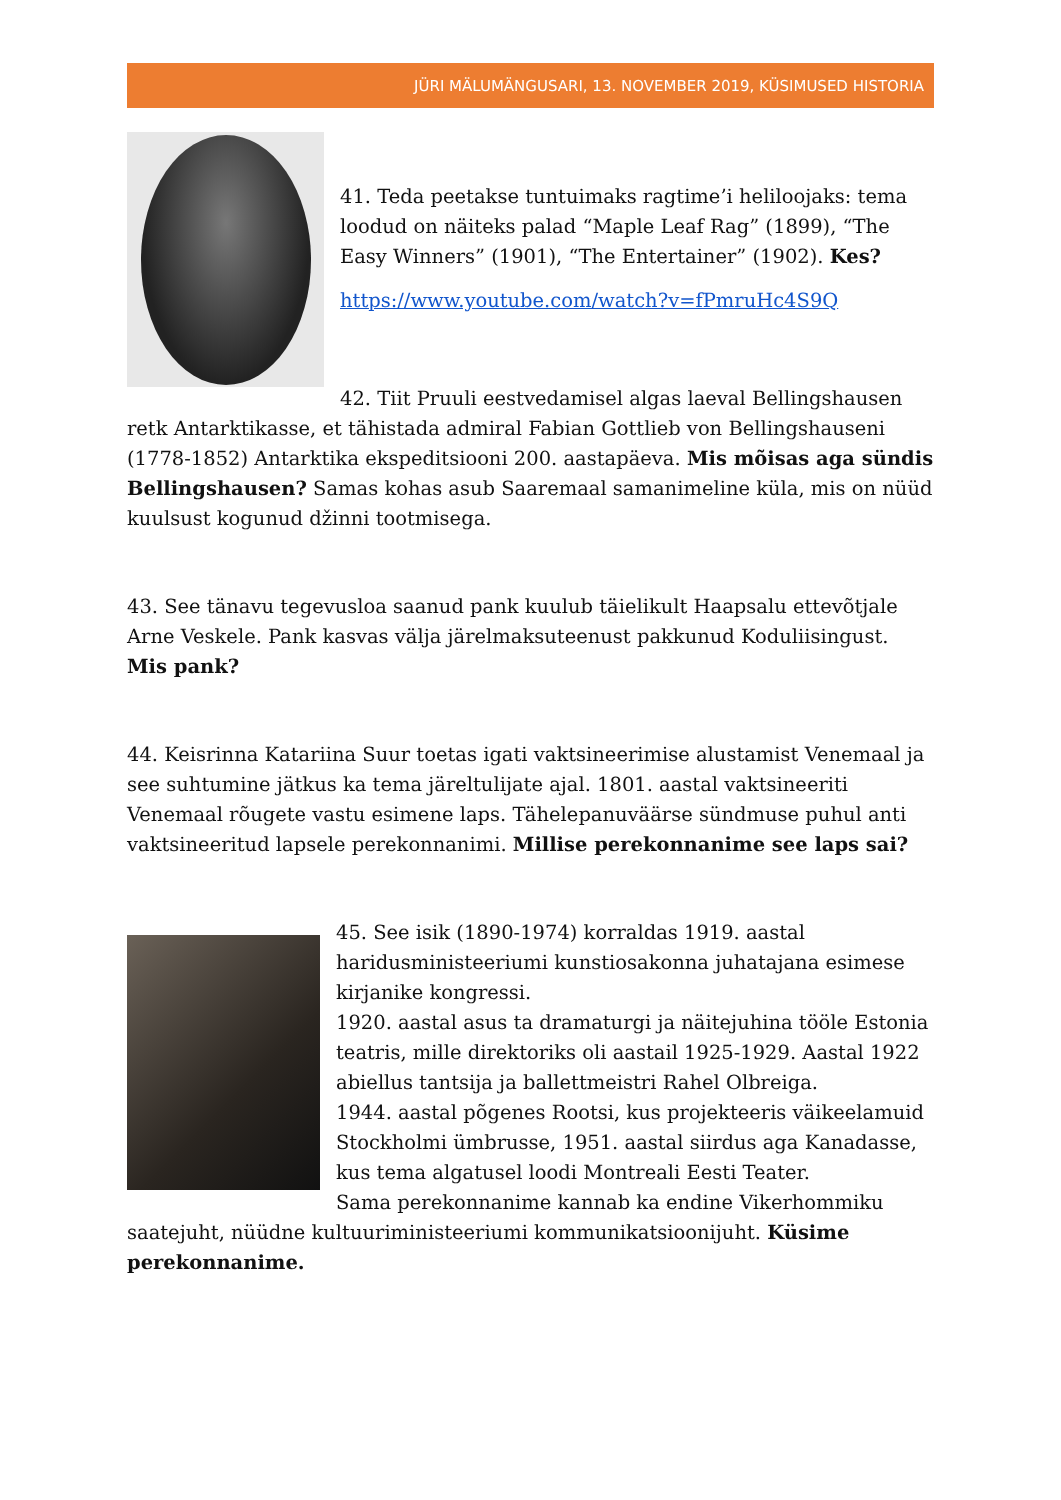JÜRI MÄLUMÄNGUSARI, 13. NOVEMBER 2019, KÜSIMUSED HISTORIA
41. Teda peetakse tuntuimaks ragtime’i heliloojaks: tema loodud on näiteks palad “Maple Leaf Rag” (1899), “The Easy Winners” (1901), “The Entertainer” (1902). Kes?
https://www.youtube.com/watch?v=fPmruHc4S9Q
42. Tiit Pruuli eestvedamisel algas laeval Bellingshausen retk Antarktikasse, et tähistada admiral Fabian Gottlieb von Bellingshauseni (1778-1852) Antarktika ekspeditsiooni 200. aastapäeva. Mis mõisas aga sündis Bellingshausen? Samas kohas asub Saaremaal samanimeline küla, mis on nüüd kuulsust kogunud džinni tootmisega.
43. See tänavu tegevusloa saanud pank kuulub täielikult Haapsalu ettevõtjale Arne Veskele. Pank kasvas välja järelmaksuteenust pakkunud Koduliisingust. Mis pank?
44. Keisrinna Katariina Suur toetas igati vaktsineerimise alustamist Venemaal ja see suhtumine jätkus ka tema järeltulijate ajal. 1801. aastal vaktsineeriti Venemaal rõugete vastu esimene laps. Tähelepanuväärse sündmuse puhul anti vaktsineeritud lapsele perekonnanimi. Millise perekonnanime see laps sai?
45. See isik (1890-1974) korraldas 1919. aastal haridusministeeriumi kunstiosakonna juhatajana esimese kirjanike kongressi.
1920. aastal asus ta dramaturgi ja näitejuhina tööle Estonia teatris, mille direktoriks oli aastail 1925-1929. Aastal 1922 abiellus tantsija ja ballettmeistri Rahel Olbreiga.
1944. aastal põgenes Rootsi, kus projekteeris väikeelamuid Stockholmi ümbrusse, 1951. aastal siirdus aga Kanadasse, kus tema algatusel loodi Montreali Eesti Teater.
Sama perekonnanime kannab ka endine Vikerhommiku saatejuht, nüüdne kultuuriministeeriumi kommunikatsioonijuht. Küsime perekonnanime.